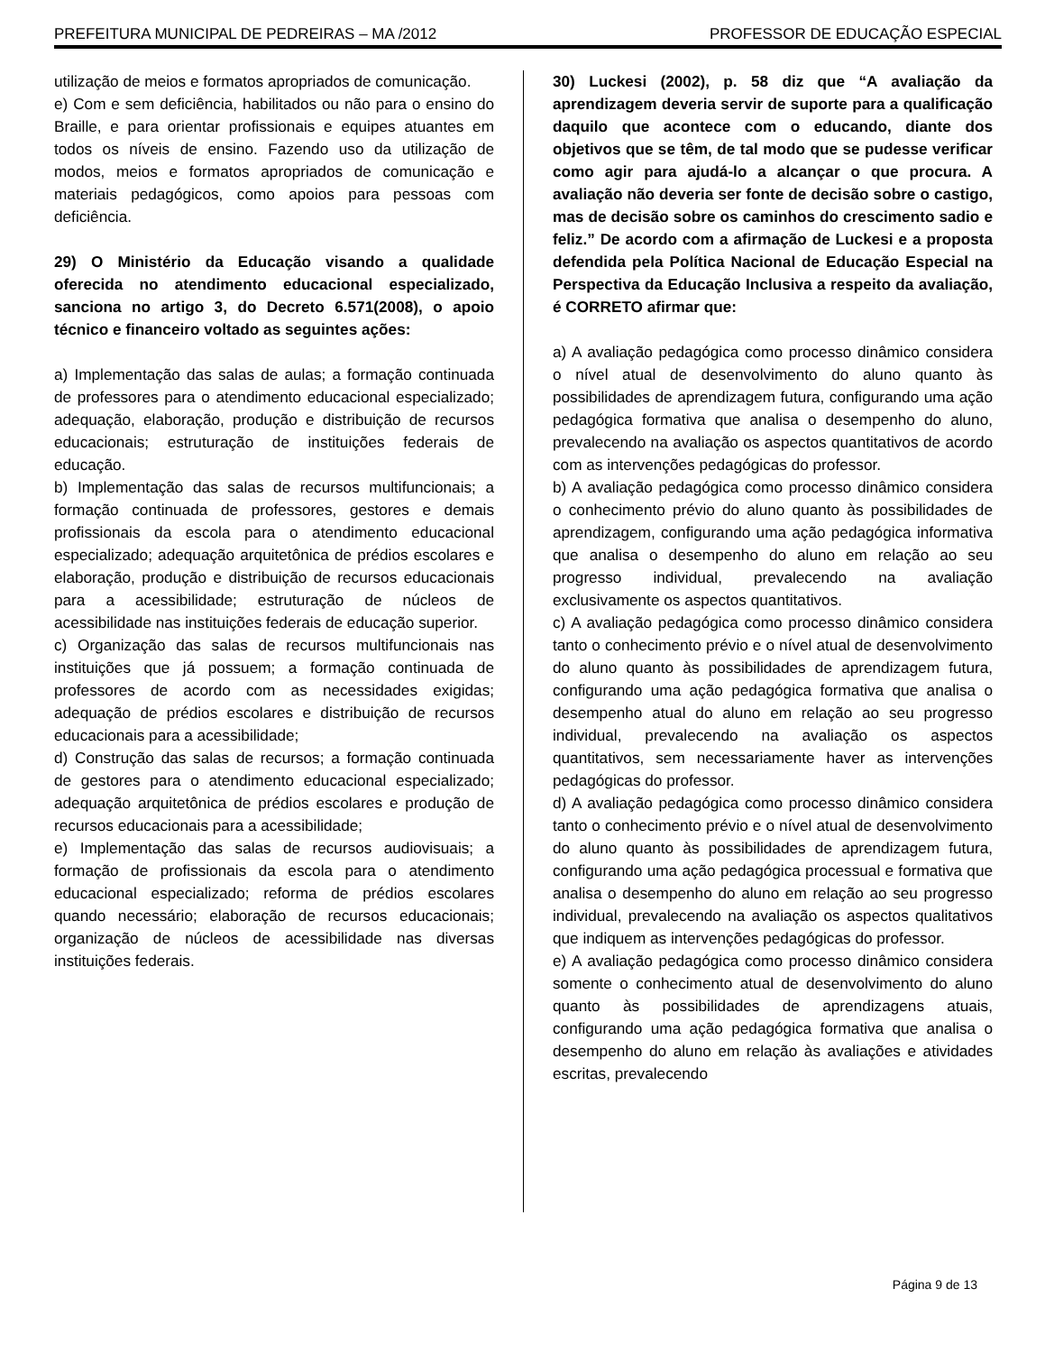PREFEITURA MUNICIPAL DE PEDREIRAS – MA /2012 PROFESSOR DE EDUCAÇÃO ESPECIAL
utilização de meios e formatos apropriados de comunicação.
e) Com e sem deficiência, habilitados ou não para o ensino do Braille, e para orientar profissionais e equipes atuantes em todos os níveis de ensino. Fazendo uso da utilização de modos, meios e formatos apropriados de comunicação e materiais pedagógicos, como apoios para pessoas com deficiência.
29) O Ministério da Educação visando a qualidade oferecida no atendimento educacional especializado, sanciona no artigo 3, do Decreto 6.571(2008), o apoio técnico e financeiro voltado as seguintes ações:
a) Implementação das salas de aulas; a formação continuada de professores para o atendimento educacional especializado; adequação, elaboração, produção e distribuição de recursos educacionais; estruturação de instituições federais de educação.
b) Implementação das salas de recursos multifuncionais; a formação continuada de professores, gestores e demais profissionais da escola para o atendimento educacional especializado; adequação arquitetônica de prédios escolares e elaboração, produção e distribuição de recursos educacionais para a acessibilidade; estruturação de núcleos de acessibilidade nas instituições federais de educação superior.
c) Organização das salas de recursos multifuncionais nas instituições que já possuem; a formação continuada de professores de acordo com as necessidades exigidas; adequação de prédios escolares e distribuição de recursos educacionais para a acessibilidade;
d) Construção das salas de recursos; a formação continuada de gestores para o atendimento educacional especializado; adequação arquitetônica de prédios escolares e produção de recursos educacionais para a acessibilidade;
e) Implementação das salas de recursos audiovisuais; a formação de profissionais da escola para o atendimento educacional especializado; reforma de prédios escolares quando necessário; elaboração de recursos educacionais; organização de núcleos de acessibilidade nas diversas instituições federais.
30) Luckesi (2002), p. 58 diz que “A avaliação da aprendizagem deveria servir de suporte para a qualificação daquilo que acontece com o educando, diante dos objetivos que se têm, de tal modo que se pudesse verificar como agir para ajudá-lo a alcançar o que procura. A avaliação não deveria ser fonte de decisão sobre o castigo, mas de decisão sobre os caminhos do crescimento sadio e feliz.” De acordo com a afirmação de Luckesi e a proposta defendida pela Política Nacional de Educação Especial na Perspectiva da Educação Inclusiva a respeito da avaliação, é CORRETO afirmar que:
a) A avaliação pedagógica como processo dinâmico considera o nível atual de desenvolvimento do aluno quanto às possibilidades de aprendizagem futura, configurando uma ação pedagógica formativa que analisa o desempenho do aluno, prevalecendo na avaliação os aspectos quantitativos de acordo com as intervenções pedagógicas do professor.
b) A avaliação pedagógica como processo dinâmico considera o conhecimento prévio do aluno quanto às possibilidades de aprendizagem, configurando uma ação pedagógica informativa que analisa o desempenho do aluno em relação ao seu progresso individual, prevalecendo na avaliação exclusivamente os aspectos quantitativos.
c) A avaliação pedagógica como processo dinâmico considera tanto o conhecimento prévio e o nível atual de desenvolvimento do aluno quanto às possibilidades de aprendizagem futura, configurando uma ação pedagógica formativa que analisa o desempenho atual do aluno em relação ao seu progresso individual, prevalecendo na avaliação os aspectos quantitativos, sem necessariamente haver as intervenções pedagógicas do professor.
d) A avaliação pedagógica como processo dinâmico considera tanto o conhecimento prévio e o nível atual de desenvolvimento do aluno quanto às possibilidades de aprendizagem futura, configurando uma ação pedagógica processual e formativa que analisa o desempenho do aluno em relação ao seu progresso individual, prevalecendo na avaliação os aspectos qualitativos que indiquem as intervenções pedagógicas do professor.
e) A avaliação pedagógica como processo dinâmico considera somente o conhecimento atual de desenvolvimento do aluno quanto às possibilidades de aprendizagens atuais, configurando uma ação pedagógica formativa que analisa o desempenho do aluno em relação às avaliações e atividades escritas, prevalecendo
Página 9 de 13